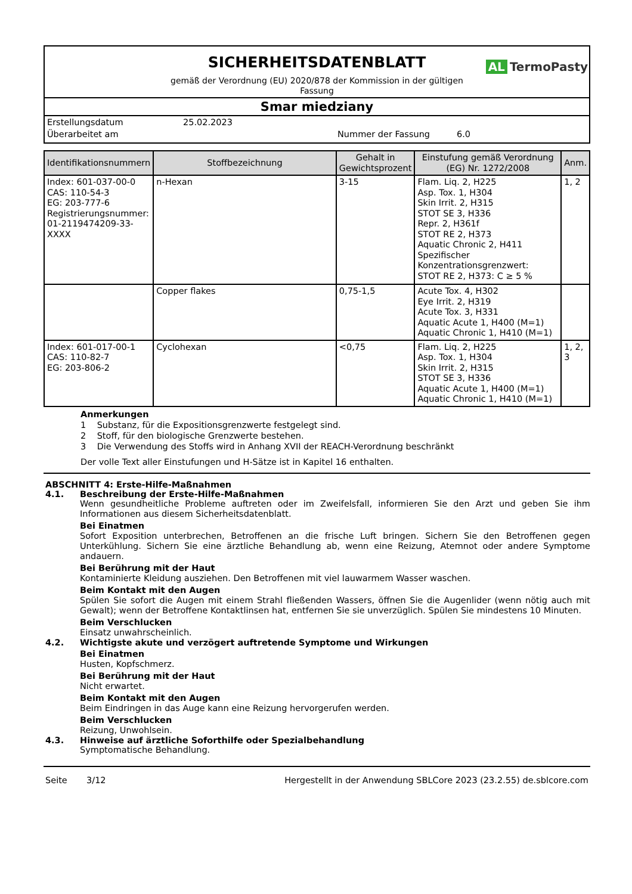SICHERHEITSDATENBLATT
AL TermoPasty
gemäß der Verordnung (EU) 2020/878 der Kommission in der gültigen
Fassung
Smar miedziany
Erstellungsdatum 25.02.2023
Überarbeitet am Nummer der Fassung 6.0
| Identifikationsnummern | Stoffbezeichnung | Gehalt in Gewichtsprozent | Einstufung gemäß Verordnung (EG) Nr. 1272/2008 | Anm. |
| --- | --- | --- | --- | --- |
| Index: 601-037-00-0 CAS: 110-54-3 EG: 203-777-6 Registrierungsnummer: 01-2119474209-33-XXXX | n-Hexan | 3-15 | Flam. Liq. 2, H225 Asp. Tox. 1, H304 Skin Irrit. 2, H315 STOT SE 3, H336 Repr. 2, H361f STOT RE 2, H373 Aquatic Chronic 2, H411 Spezifischer Konzentrationsgrenzwert: STOT RE 2, H373: C ≥ 5 % | 1, 2 |
| | Copper flakes | 0,75-1,5 | Acute Tox. 4, H302 Eye Irrit. 2, H319 Acute Tox. 3, H331 Aquatic Acute 1, H400 (M=1) Aquatic Chronic 1, H410 (M=1) | |
| Index: 601-017-00-1 CAS: 110-82-7 EG: 203-806-2 | Cyclohexan | <0,75 | Flam. Liq. 2, H225 Asp. Tox. 1, H304 Skin Irrit. 2, H315 STOT SE 3, H336 Aquatic Acute 1, H400 (M=1) Aquatic Chronic 1, H410 (M=1) | 1, 2, 3 |
Anmerkungen
1 Substanz, für die Expositionsgrenzwerte festgelegt sind.
2 Stoff, für den biologische Grenzwerte bestehen.
3 Die Verwendung des Stoffs wird in Anhang XVII der REACH-Verordnung beschränkt
Der volle Text aller Einstufungen und H-Sätze ist in Kapitel 16 enthalten.
ABSCHNITT 4: Erste-Hilfe-Maßnahmen
4.1. Beschreibung der Erste-Hilfe-Maßnahmen
Wenn gesundheitliche Probleme auftreten oder im Zweifelsfall, informieren Sie den Arzt und geben Sie ihm Informationen aus diesem Sicherheitsdatenblatt.
Bei Einatmen
Sofort Exposition unterbrechen, Betroffenen an die frische Luft bringen. Sichern Sie den Betroffenen gegen Unterkühlung. Sichern Sie eine ärztliche Behandlung ab, wenn eine Reizung, Atemnot oder andere Symptome andauern.
Bei Berührung mit der Haut
Kontaminierte Kleidung ausziehen. Den Betroffenen mit viel lauwarmem Wasser waschen.
Beim Kontakt mit den Augen
Spülen Sie sofort die Augen mit einem Strahl fließenden Wassers, öffnen Sie die Augenlider (wenn nötig auch mit Gewalt); wenn der Betroffene Kontaktlinsen hat, entfernen Sie sie unverzüglich. Spülen Sie mindestens 10 Minuten.
Beim Verschlucken
Einsatz unwahrscheinlich.
4.2. Wichtigste akute und verzögert auftretende Symptome und Wirkungen
Bei Einatmen
Husten, Kopfschmerz.
Bei Berührung mit der Haut
Nicht erwartet.
Beim Kontakt mit den Augen
Beim Eindringen in das Auge kann eine Reizung hervorgerufen werden.
Beim Verschlucken
Reizung, Unwohlsein.
4.3. Hinweise auf ärztliche Soforthilfe oder Spezialbehandlung
Symptomatische Behandlung.
Seite 3/12 Hergestellt in der Anwendung SBLCore 2023 (23.2.55) de.sblcore.com